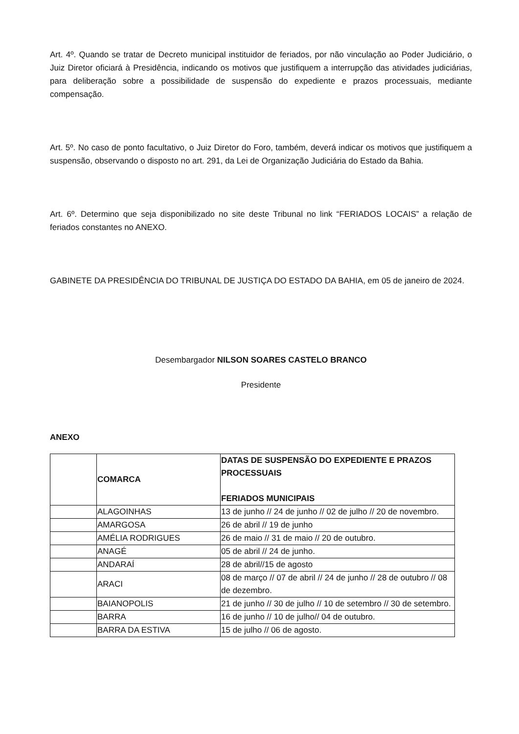Art. 4º. Quando se tratar de Decreto municipal instituidor de feriados, por não vinculação ao Poder Judiciário, o Juiz Diretor oficiará à Presidência, indicando os motivos que justifiquem a interrupção das atividades judiciárias, para deliberação sobre a possibilidade de suspensão do expediente e prazos processuais, mediante compensação.
Art. 5º. No caso de ponto facultativo, o Juiz Diretor do Foro, também, deverá indicar os motivos que justifiquem a suspensão, observando o disposto no art. 291, da Lei de Organização Judiciária do Estado da Bahia.
Art. 6º. Determino que seja disponibilizado no site deste Tribunal no link “FERIADOS LOCAIS” a relação de feriados constantes no ANEXO.
GABINETE DA PRESIDÊNCIA DO TRIBUNAL DE JUSTIÇA DO ESTADO DA BAHIA, em 05 de janeiro de 2024.
Desembargador NILSON SOARES CASTELO BRANCO
Presidente
ANEXO
| | COMARCA | DATAS DE SUSPENSÃO DO EXPEDIENTE E PRAZOS PROCESSUAIS FERIADOS MUNICIPAIS |
| | ALAGOINHAS | 13 de junho // 24 de junho // 02 de julho // 20 de novembro. |
| | AMARGOSA | 26 de abril // 19 de junho |
| | AMÉLIA RODRIGUES | 26 de maio // 31 de maio // 20 de outubro. |
| | ANAGÉ | 05 de abril // 24 de junho. |
| | ANDARAÍ | 28 de abril//15 de agosto |
| | ARACI | 08 de março // 07 de abril // 24 de junho // 28 de outubro // 08 de dezembro. |
| | BAIANOPOLIS | 21 de junho // 30 de julho // 10 de setembro // 30 de setembro. |
| | BARRA | 16 de junho // 10 de julho// 04 de outubro. |
| | BARRA DA ESTIVA | 15 de julho // 06 de agosto. |